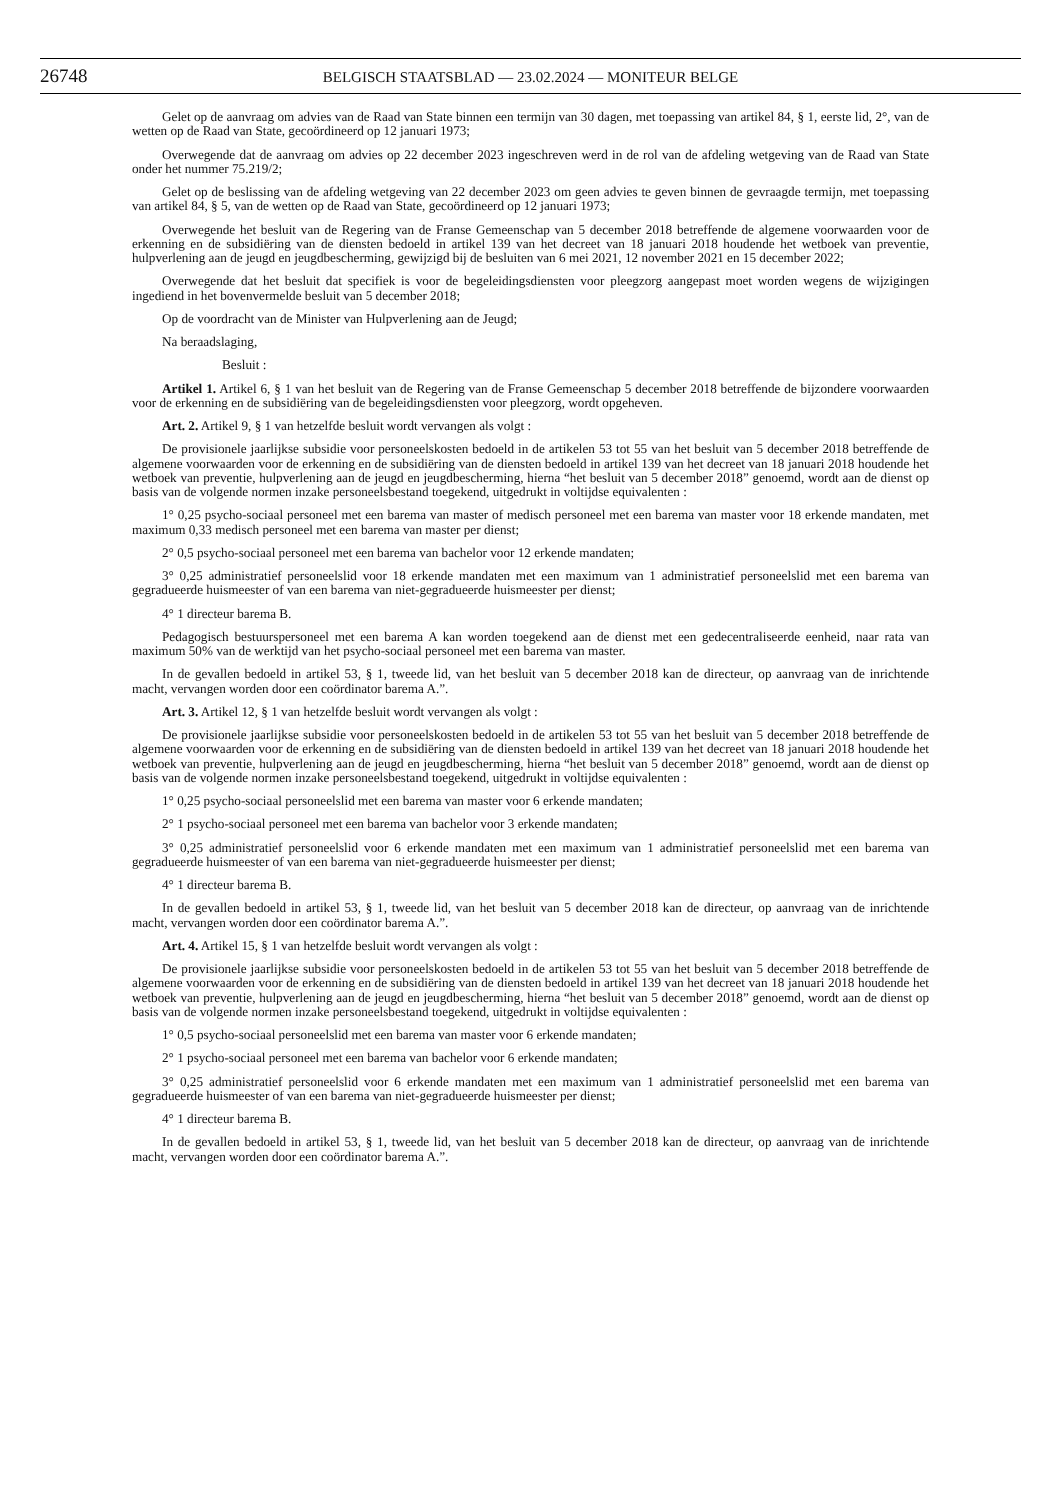26748 BELGISCH STAATSBLAD — 23.02.2024 — MONITEUR BELGE
Gelet op de aanvraag om advies van de Raad van State binnen een termijn van 30 dagen, met toepassing van artikel 84, § 1, eerste lid, 2°, van de wetten op de Raad van State, gecoördineerd op 12 januari 1973;
Overwegende dat de aanvraag om advies op 22 december 2023 ingeschreven werd in de rol van de afdeling wetgeving van de Raad van State onder het nummer 75.219/2;
Gelet op de beslissing van de afdeling wetgeving van 22 december 2023 om geen advies te geven binnen de gevraagde termijn, met toepassing van artikel 84, § 5, van de wetten op de Raad van State, gecoördineerd op 12 januari 1973;
Overwegende het besluit van de Regering van de Franse Gemeenschap van 5 december 2018 betreffende de algemene voorwaarden voor de erkenning en de subsidiëring van de diensten bedoeld in artikel 139 van het decreet van 18 januari 2018 houdende het wetboek van preventie, hulpverlening aan de jeugd en jeugdbescherming, gewijzigd bij de besluiten van 6 mei 2021, 12 november 2021 en 15 december 2022;
Overwegende dat het besluit dat specifiek is voor de begeleidingsdiensten voor pleegzorg aangepast moet worden wegens de wijzigingen ingediend in het bovenvermelde besluit van 5 december 2018;
Op de voordracht van de Minister van Hulpverlening aan de Jeugd;
Na beraadslaging,
Besluit :
Artikel 1. Artikel 6, § 1 van het besluit van de Regering van de Franse Gemeenschap 5 december 2018 betreffende de bijzondere voorwaarden voor de erkenning en de subsidiëring van de begeleidingsdiensten voor pleegzorg, wordt opgeheven.
Art. 2. Artikel 9, § 1 van hetzelfde besluit wordt vervangen als volgt :
De provisionele jaarlijkse subsidie voor personeelskosten bedoeld in de artikelen 53 tot 55 van het besluit van 5 december 2018 betreffende de algemene voorwaarden voor de erkenning en de subsidiëring van de diensten bedoeld in artikel 139 van het decreet van 18 januari 2018 houdende het wetboek van preventie, hulpverlening aan de jeugd en jeugdbescherming, hierna “het besluit van 5 december 2018” genoemd, wordt aan de dienst op basis van de volgende normen inzake personeelsbestand toegekend, uitgedrukt in voltijdse equivalenten :
1° 0,25 psycho-sociaal personeel met een barema van master of medisch personeel met een barema van master voor 18 erkende mandaten, met maximum 0,33 medisch personeel met een barema van master per dienst;
2° 0,5 psycho-sociaal personeel met een barema van bachelor voor 12 erkende mandaten;
3° 0,25 administratief personeelslid voor 18 erkende mandaten met een maximum van 1 administratief personeelslid met een barema van gegradueerde huismeester of van een barema van niet-gegradueerde huismeester per dienst;
4° 1 directeur barema B.
Pedagogisch bestuurspersoneel met een barema A kan worden toegekend aan de dienst met een gedecentraliseerde eenheid, naar rata van maximum 50% van de werktijd van het psycho-sociaal personeel met een barema van master.
In de gevallen bedoeld in artikel 53, § 1, tweede lid, van het besluit van 5 december 2018 kan de directeur, op aanvraag van de inrichtende macht, vervangen worden door een coördinator barema A.”.
Art. 3. Artikel 12, § 1 van hetzelfde besluit wordt vervangen als volgt :
De provisionele jaarlijkse subsidie voor personeelskosten bedoeld in de artikelen 53 tot 55 van het besluit van 5 december 2018 betreffende de algemene voorwaarden voor de erkenning en de subsidiëring van de diensten bedoeld in artikel 139 van het decreet van 18 januari 2018 houdende het wetboek van preventie, hulpverlening aan de jeugd en jeugdbescherming, hierna “het besluit van 5 december 2018” genoemd, wordt aan de dienst op basis van de volgende normen inzake personeelsbestand toegekend, uitgedrukt in voltijdse equivalenten :
1° 0,25 psycho-sociaal personeelslid met een barema van master voor 6 erkende mandaten;
2° 1 psycho-sociaal personeel met een barema van bachelor voor 3 erkende mandaten;
3° 0,25 administratief personeelslid voor 6 erkende mandaten met een maximum van 1 administratief personeelslid met een barema van gegradueerde huismeester of van een barema van niet-gegradueerde huismeester per dienst;
4° 1 directeur barema B.
In de gevallen bedoeld in artikel 53, § 1, tweede lid, van het besluit van 5 december 2018 kan de directeur, op aanvraag van de inrichtende macht, vervangen worden door een coördinator barema A.”.
Art. 4. Artikel 15, § 1 van hetzelfde besluit wordt vervangen als volgt :
De provisionele jaarlijkse subsidie voor personeelskosten bedoeld in de artikelen 53 tot 55 van het besluit van 5 december 2018 betreffende de algemene voorwaarden voor de erkenning en de subsidiëring van de diensten bedoeld in artikel 139 van het decreet van 18 januari 2018 houdende het wetboek van preventie, hulpverlening aan de jeugd en jeugdbescherming, hierna “het besluit van 5 december 2018” genoemd, wordt aan de dienst op basis van de volgende normen inzake personeelsbestand toegekend, uitgedrukt in voltijdse equivalenten :
1° 0,5 psycho-sociaal personeelslid met een barema van master voor 6 erkende mandaten;
2° 1 psycho-sociaal personeel met een barema van bachelor voor 6 erkende mandaten;
3° 0,25 administratief personeelslid voor 6 erkende mandaten met een maximum van 1 administratief personeelslid met een barema van gegradueerde huismeester of van een barema van niet-gegradueerde huismeester per dienst;
4° 1 directeur barema B.
In de gevallen bedoeld in artikel 53, § 1, tweede lid, van het besluit van 5 december 2018 kan de directeur, op aanvraag van de inrichtende macht, vervangen worden door een coördinator barema A.”.